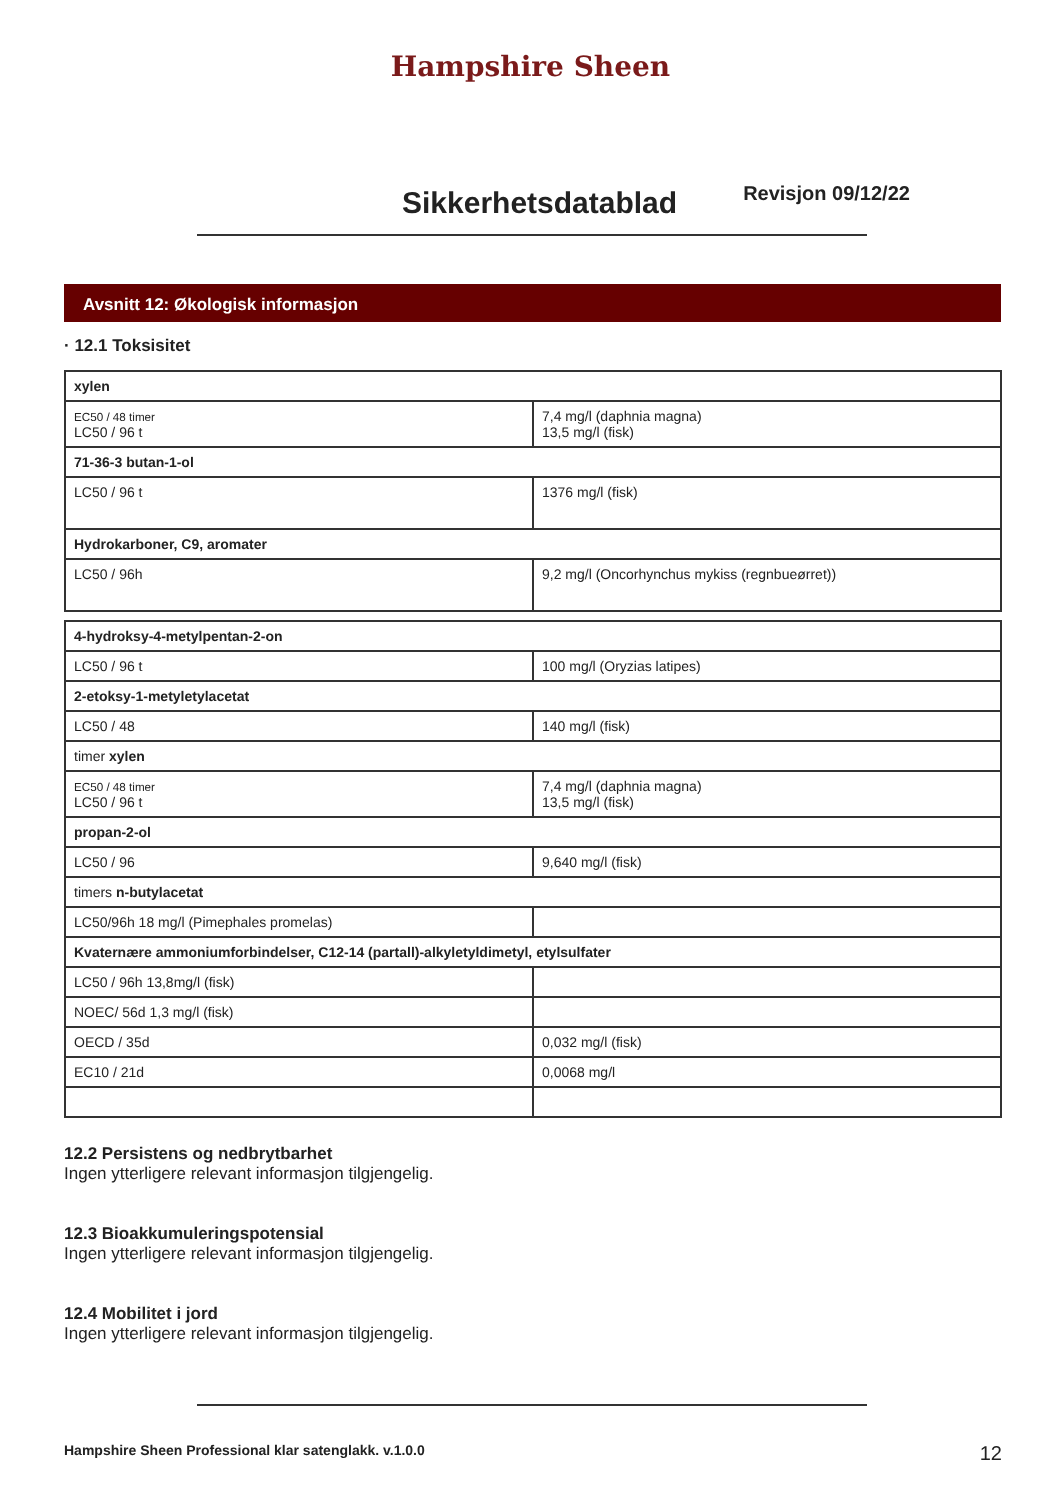Hampshire Sheen
Sikkerhetsdatablad
Revisjon 09/12/22
Avsnitt 12: Økologisk informasjon
· 12.1 Toksisitet
| xylen | |
| EC50 / 48 timer LC50 / 96 t | 7,4 mg/l (daphnia magna) 13,5 mg/l (fisk) |
| 71-36-3 butan-1-ol | |
| LC50 / 96 t | 1376 mg/l (fisk) |
| Hydrokarboner, C9, aromater | |
| LC50 / 96h | 9,2 mg/l (Oncorhynchus mykiss (regnbueørret)) |
| 4-hydroksy-4-metylpentan-2-on | |
| LC50 / 96 t | 100 mg/l (Oryzias latipes) |
| 2-etoksy-1-metyletylacetat | |
| LC50 / 48 | 140 mg/l (fisk) |
| timer xylen | |
| EC50 / 48 timer LC50 / 96 t | 7,4 mg/l (daphnia magna) 13,5 mg/l (fisk) |
| propan-2-ol | |
| LC50 / 96 | 9,640 mg/l (fisk) |
| timers n-butylacetat | |
| LC50/96h 18 mg/l (Pimephales promelas) | |
| Kvaternære ammoniumforbindelser, C12-14 (partall)-alkyletyldimetyl, etylsulfater | |
| LC50 / 96h 13,8mg/l (fisk) | |
| NOEC/ 56d 1,3 mg/l (fisk) | |
| OECD / 35d | 0,032 mg/l (fisk) |
| EC10 / 21d | 0,0068 mg/l |
12.2 Persistens og nedbrytbarhet
Ingen ytterligere relevant informasjon tilgjengelig.
12.3 Bioakkumuleringspotensial
Ingen ytterligere relevant informasjon tilgjengelig.
12.4 Mobilitet i jord
Ingen ytterligere relevant informasjon tilgjengelig.
Hampshire Sheen Professional klar satenglakk. v.1.0.0 12